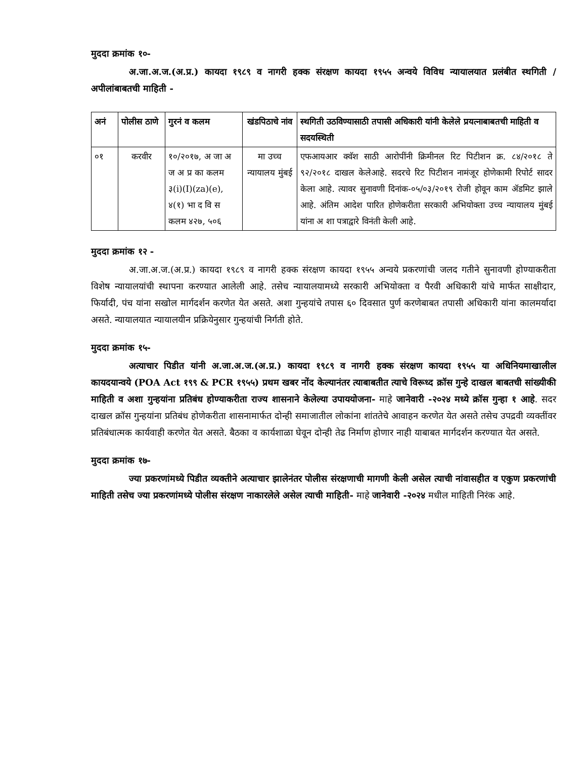मुददा क्रमांक १०-
अ.जा.अ.ज.(अ.प्र.) कायदा १९८९ व नागरी हक्क संरक्षण कायदा १९५५ अन्वये विविध न्यायालयात प्रलंबीत स्थगिती / अपीलांबाबतची माहिती -
| अनं | पोलीस ठाणे | गुरनं व कलम | खंडपिठाचे नांव | स्थगिती उठविण्यासाठी तपासी अधिकारी यांनी केलेले प्रयत्नाबाबतची माहिती व सदयस्थिती |
| --- | --- | --- | --- | --- |
| ०१ | करवीर | १०/२०१७, अ जा अ ज अ प्र का कलम ३(i)(I)(za)(e), ४(१) भा द वि स कलम ४२७, ५०६ | मा उच्च न्यायालय मुंबई | एफआयआर क्वॅश साठी आरोपींनी क्रिमीनल रिट पिटीशन क्र. ८४/२०१८ ते ९२/२०१८ दाखल केलेआहे. सदरचे रिट पिटीशन नामंजूर होणेकामी रिपोर्ट सादर केला आहे. त्यावर सुनावणी दिनांक-०५/०३/२०१९ रोजी होवून काम ॲडमिट झाले आहे. अंतिम आदेश पारित होणेकरीता सरकारी अभियोक्ता उच्च न्यायालय मुंबई यांना अ शा पत्राद्वारे विनंती केली आहे. |
मुददा क्रमांक १२ -
अ.जा.अ.ज.(अ.प्र.) कायदा १९८९ व नागरी हक्क संरक्षण कायदा १९५५ अन्वये प्रकरणांची जलद गतीने सुनावणी होण्याकरीता विशेष न्यायालयांची स्थापना करण्यात आलेली आहे. तसेच न्यायालयामध्ये सरकारी अभियोक्ता व पैरवी अधिकारी यांचे मार्फत साक्षीदार, फिर्यादी, पंच यांना सखोल मार्गदर्शन करणेत येत असते. अशा गुन्हयांचे तपास ६० दिवसात पुर्ण करणेबाबत तपासी अधिकारी यांना कालमर्यादा असते. न्यायालयात न्यायालयीन प्रक्रियेनुसार गुन्हयांची निर्गती होते.
मुददा क्रमांक १५-
अत्याचार पिडीत यांनी अ.जा.अ.ज.(अ.प्र.) कायदा १९८९ व नागरी हक्क संरक्षण कायदा १९५५ या अधिनियमाखालील कायदयान्वये (POA Act १९९ & PCR १९५५) प्रथम खबर नोंद केल्यानंतर त्याबाबतीत त्याचे विरूध्द क्रॉस गुन्हे दाखल बाबतची सांख्यीकी माहिती व अशा गुन्हयांना प्रतिबंध होण्याकरीता राज्य शासनाने केलेल्या उपाययोजना- माहे जानेवारी -२०२४ मध्ये क्रॉस गुन्हा १ आहे. सदर दाखल क्रॉस गुन्हयांना प्रतिबंध होणेकरीता शासनामार्फत दोन्ही समाजातील लोकांना शांततेचे आवाहन करणेत येत असते तसेच उपद्रवी व्यक्तींवर प्रतिबंधात्मक कार्यवाही करणेत येत असते. बैठका व कार्यशाळा घेवून दोन्ही तेढ निर्माण होणार नाही याबाबत मार्गदर्शन करण्यात येत असते.
मुददा क्रमांक १७-
ज्या प्रकरणांमध्ये पिडीत व्यक्तीने अत्याचार झालेनंतर पोलीस संरक्षणाची मागणी केली असेल त्याची नांवासहीत व एकुण प्रकरणांची माहिती तसेच ज्या प्रकरणांमध्ये पोलीस संरक्षण नाकारलेले असेल त्याची माहिती- माहे जानेवारी -२०२४ मधील माहिती निरंक आहे.